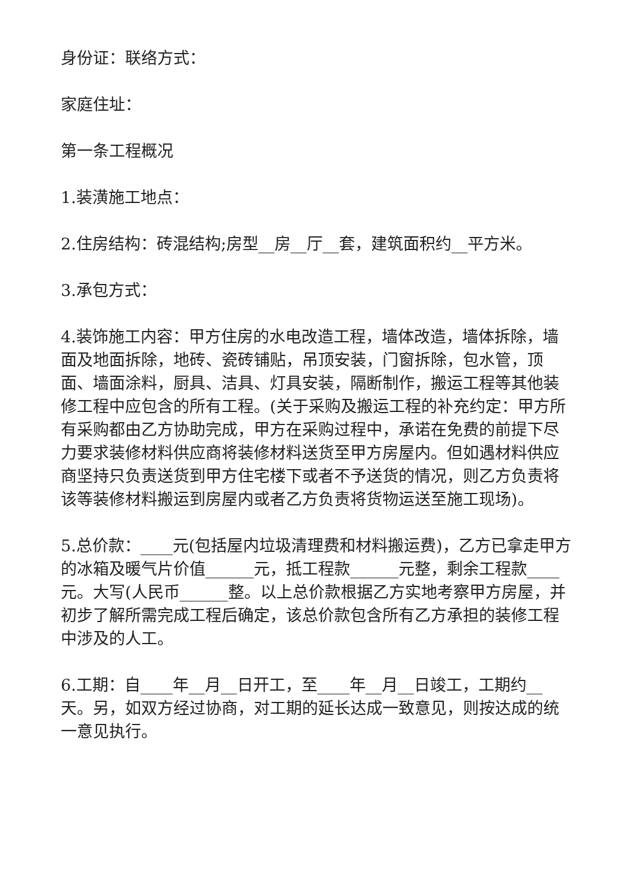身份证：联络方式：
家庭住址：
第一条工程概况
1.装潢施工地点：
2.住房结构：砖混结构;房型__房__厅__套，建筑面积约__平方米。
3.承包方式：
4.装饰施工内容：甲方住房的水电改造工程，墙体改造，墙体拆除，墙面及地面拆除，地砖、瓷砖铺贴，吊顶安装，门窗拆除，包水管，顶面、墙面涂料，厨具、洁具、灯具安装，隔断制作，搬运工程等其他装修工程中应包含的所有工程。(关于采购及搬运工程的补充约定：甲方所有采购都由乙方协助完成，甲方在采购过程中，承诺在免费的前提下尽力要求装修材料供应商将装修材料送货至甲方房屋内。但如遇材料供应商坚持只负责送货到甲方住宅楼下或者不予送货的情况，则乙方负责将该等装修材料搬运到房屋内或者乙方负责将货物运送至施工现场)。
5.总价款：____元(包括屋内垃圾清理费和材料搬运费)，乙方已拿走甲方的冰箱及暖气片价值______元，抵工程款______元整，剩余工程款____元。大写(人民币______整。以上总价款根据乙方实地考察甲方房屋，并初步了解所需完成工程后确定，该总价款包含所有乙方承担的装修工程中涉及的人工。
6.工期：自____年__月__日开工，至____年__月__日竣工，工期约__天。另，如双方经过协商，对工期的延长达成一致意见，则按达成的统一意见执行。